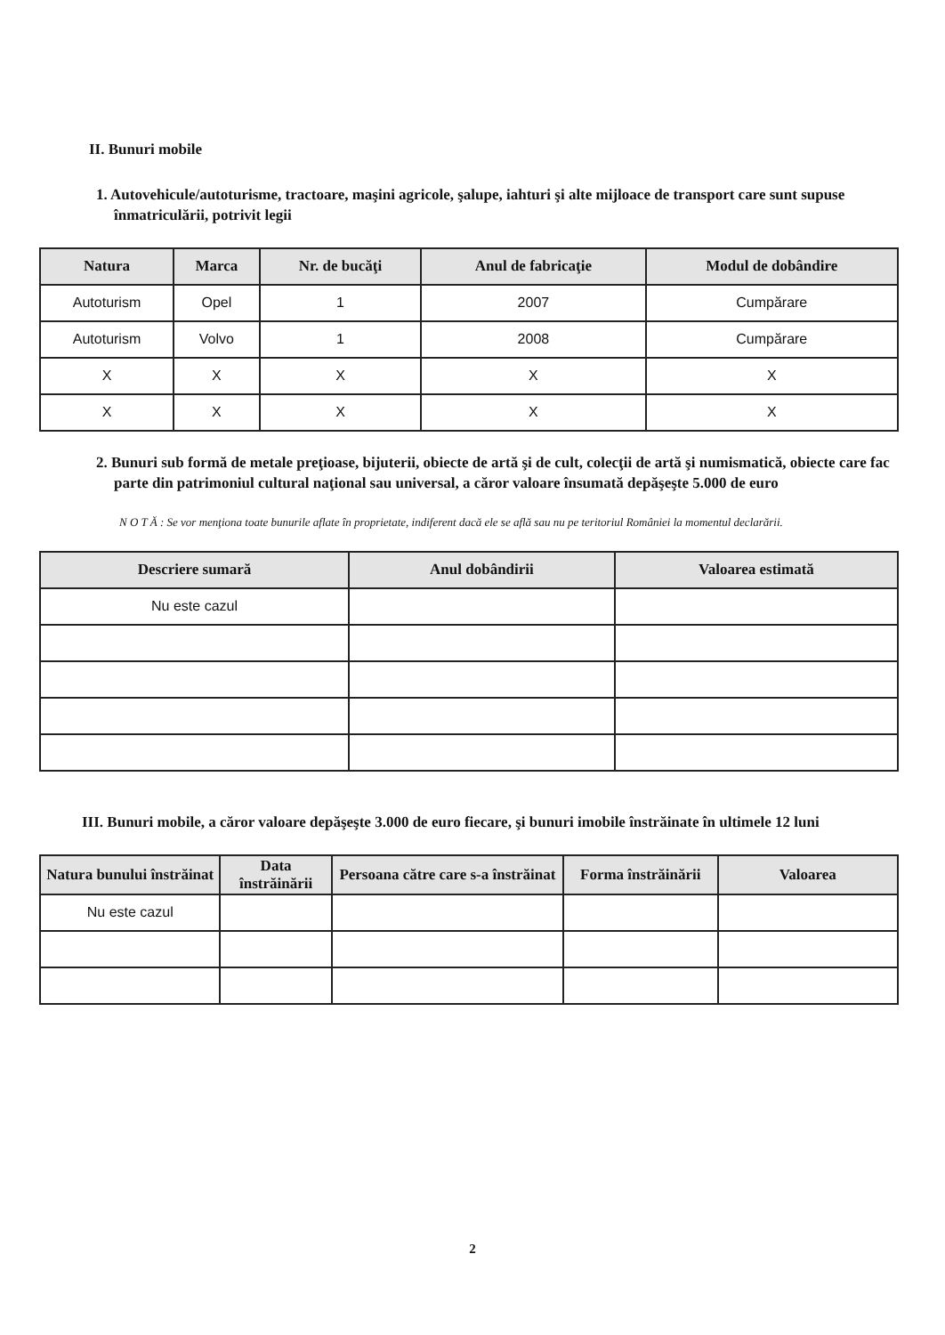II. Bunuri mobile
1. Autovehicule/autoturisme, tractoare, maşini agricole, şalupe, iahturi şi alte mijloace de transport care sunt supuse înmatriculării, potrivit legii
| Natura | Marca | Nr. de bucăţi | Anul de fabricaţie | Modul de dobândire |
| --- | --- | --- | --- | --- |
| Autoturism | Opel | 1 | 2007 | Cumpărare |
| Autoturism | Volvo | 1 | 2008 | Cumpărare |
| X | X | X | X | X |
| X | X | X | X | X |
2. Bunuri sub formă de metale preţioase, bijuterii, obiecte de artă şi de cult, colecţii de artă şi numismatică, obiecte care fac parte din patrimoniul cultural naţional sau universal, a căror valoare însumată depăşeşte 5.000 de euro
N O T Ă : Se vor menţiona toate bunurile aflate în proprietate, indiferent dacă ele se află sau nu pe teritoriul României la momentul declarării.
| Descriere sumară | Anul dobândirii | Valoarea estimată |
| --- | --- | --- |
| Nu este cazul | | |
III. Bunuri mobile, a căror valoare depăşeşte 3.000 de euro fiecare, şi bunuri imobile înstrăinate în ultimele 12 luni
| Natura bunului înstrăinat | Data înstrăinării | Persoana către care s-a înstrăinat | Forma înstrăinării | Valoarea |
| --- | --- | --- | --- | --- |
| Nu este cazul | | | | |
2